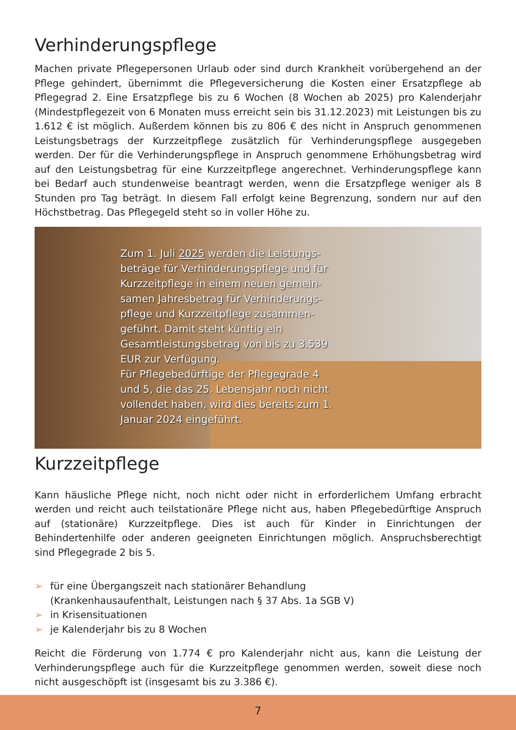Verhinderungspflege
Machen private Pflegepersonen Urlaub oder sind durch Krankheit vorübergehend an der Pflege gehindert, übernimmt die Pflegeversicherung die Kosten einer Ersatzpflege ab Pflegegrad 2. Eine Ersatzpflege bis zu 6 Wochen (8 Wochen ab 2025) pro Kalenderjahr (Mindestpflegezeit von 6 Monaten muss erreicht sein bis 31.12.2023) mit Leistungen bis zu 1.612 € ist möglich. Außerdem können bis zu 806 € des nicht in Anspruch genommenen Leistungsbetrags der Kurzzeitpflege zusätzlich für Verhinderungspflege ausgegeben werden. Der für die Verhinderungspflege in Anspruch genommene Erhöhungsbetrag wird auf den Leistungsbetrag für eine Kurzzeitpflege angerechnet. Verhinderungspflege kann bei Bedarf auch stundenweise beantragt werden, wenn die Ersatzpflege weniger als 8 Stunden pro Tag beträgt. In diesem Fall erfolgt keine Begrenzung, sondern nur auf den Höchstbetrag. Das Pflegegeld steht so in voller Höhe zu.
Zum 1. Juli 2025 werden die Leistungs­beträge für Verhinderungspflege und für Kurzzeitpflege in einem neuen gemein­samen Jahresbetrag für Verhinderungs­pflege und Kurzzeitpflege zusammen­geführt. Damit steht künftig ein Gesamtleistungsbetrag von bis zu 3.539 EUR zur Verfügung.
Für Pflegebedürftige der Pflegegrade 4 und 5, die das 25. Lebensjahr noch nicht vollendet haben, wird dies bereits zum 1. Januar 2024 eingeführt.
Kurzzeitpflege
Kann häusliche Pflege nicht, noch nicht oder nicht in erforderlichem Umfang erbracht werden und reicht auch teilstationäre Pflege nicht aus, haben Pflegebedürftige Anspruch auf (stationäre) Kurzzeitpflege. Dies ist auch für Kinder in Einrichtungen der Behindertenhilfe oder anderen geeigneten Einrichtungen möglich. Anspruchsberechtigt sind Pflegegrade 2 bis 5.
➢ für eine Übergangszeit nach stationärer Behandlung
(Krankenhausaufenthalt, Leistungen nach § 37 Abs. 1a SGB V)
➢ in Krisensituationen
➢ je Kalenderjahr bis zu 8 Wochen
Reicht die Förderung von 1.774 € pro Kalenderjahr nicht aus, kann die Leistung der Verhinderungspflege auch für die Kurzzeitpflege genommen werden, soweit diese noch nicht ausgeschöpft ist (insgesamt bis zu 3.386 €).
7